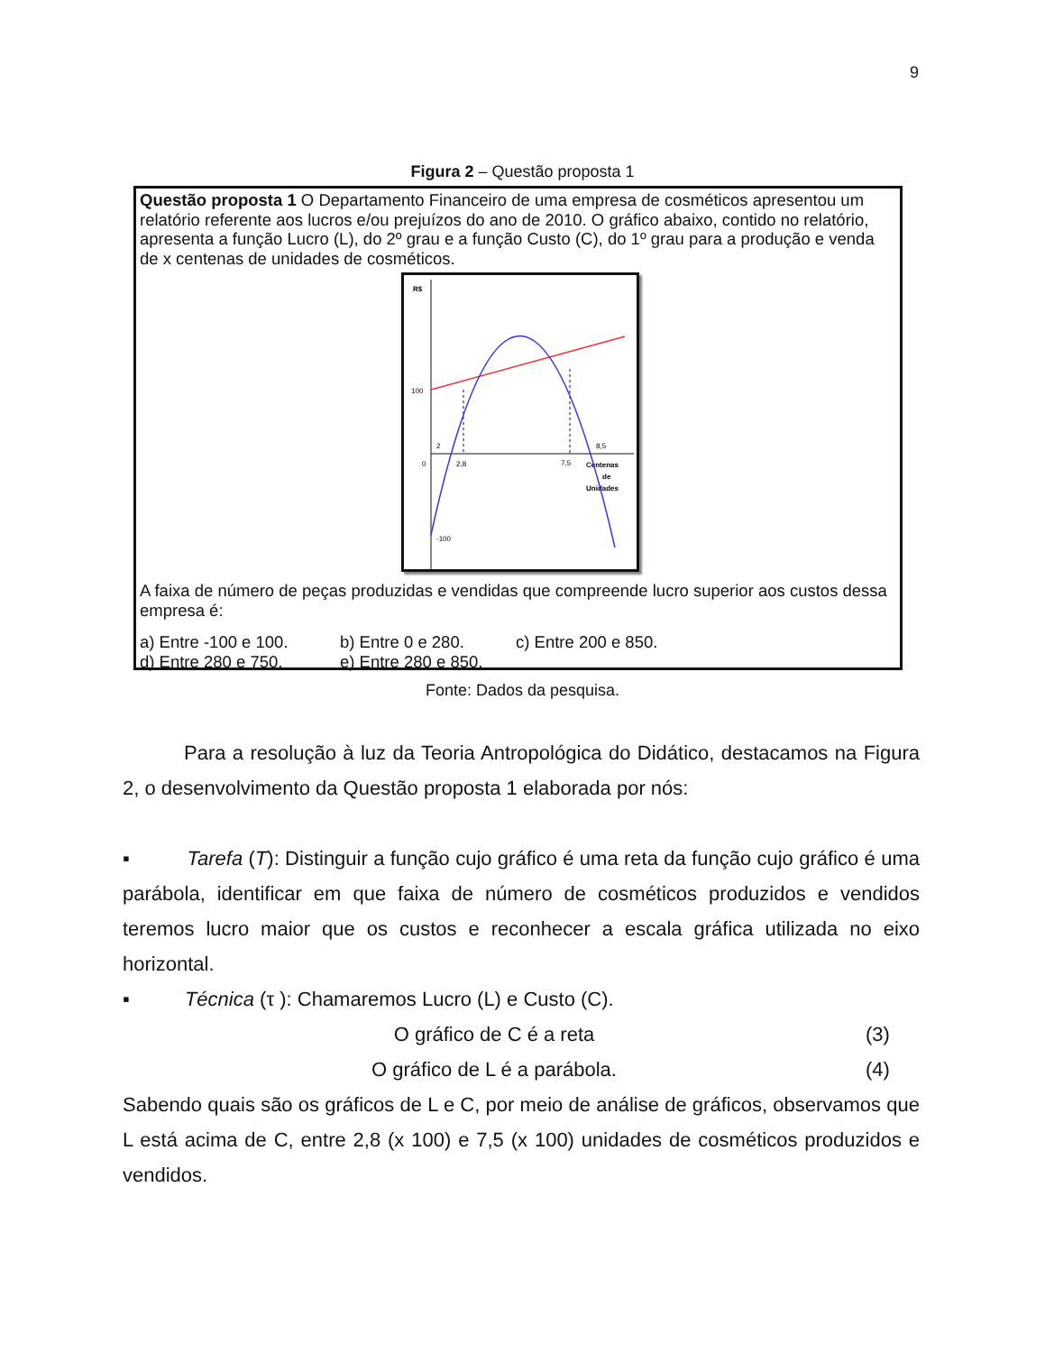9
Figura 2 – Questão proposta 1
Questão proposta 1 O Departamento Financeiro de uma empresa de cosméticos apresentou um relatório referente aos lucros e/ou prejuízos do ano de 2010. O gráfico abaixo, contido no relatório, apresenta a função Lucro (L), do 2º grau e a função Custo (C), do 1º grau para a produção e venda de x centenas de unidades de cosméticos.
R$
100
0
-100
2,8
7,5
8,5
2
Centenas
de
Unidades
A faixa de número de peças produzidas e vendidas que compreende lucro superior aos custos dessa empresa é:
a) Entre -100 e 100. b) Entre 0 e 280. c) Entre 200 e 850. d) Entre 280 e 750. e) Entre 280 e 850.
Fonte: Dados da pesquisa.
Para a resolução à luz da Teoria Antropológica do Didático, destacamos na Figura 2, o desenvolvimento da Questão proposta 1 elaborada por nós:
▪ Tarefa (T): Distinguir a função cujo gráfico é uma reta da função cujo gráfico é uma parábola, identificar em que faixa de número de cosméticos produzidos e vendidos teremos lucro maior que os custos e reconhecer a escala gráfica utilizada no eixo horizontal.
▪ Técnica (τ ): Chamaremos Lucro (L) e Custo (C).
O gráfico de C é a reta (3)
O gráfico de L é a parábola. (4)
Sabendo quais são os gráficos de L e C, por meio de análise de gráficos, observamos que L está acima de C, entre 2,8 (x 100) e 7,5 (x 100) unidades de cosméticos produzidos e vendidos.